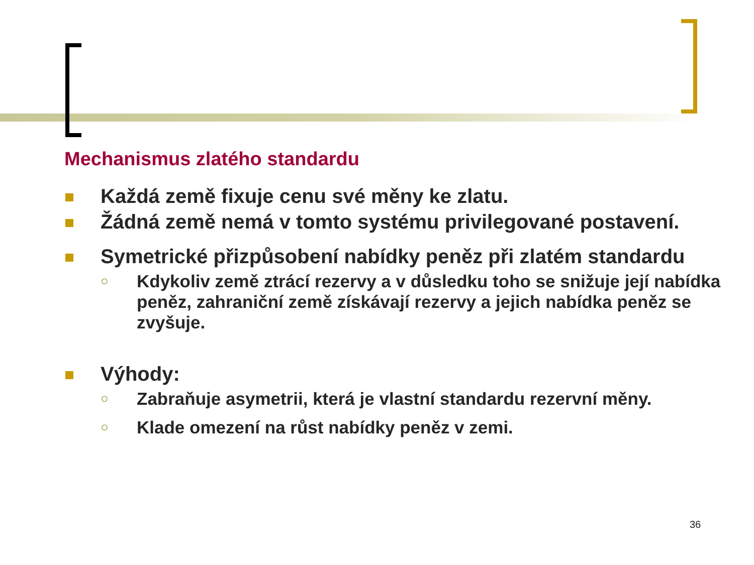Mechanismus zlatého standardu
Každá země fixuje cenu své měny ke zlatu.
Žádná země nemá v tomto systému privilegované postavení.
Symetrické přizpůsobení nabídky peněz při zlatém standardu
○
Kdykoliv země ztrácí rezervy a v důsledku toho se snižuje její nabídka peněz, zahraniční země získávají rezervy a jejich nabídka peněz se zvyšuje.
Výhody:
○
Zabraňuje asymetrii, která je vlastní standardu rezervní měny.
○
Klade omezení na růst nabídky peněz v zemi.
36